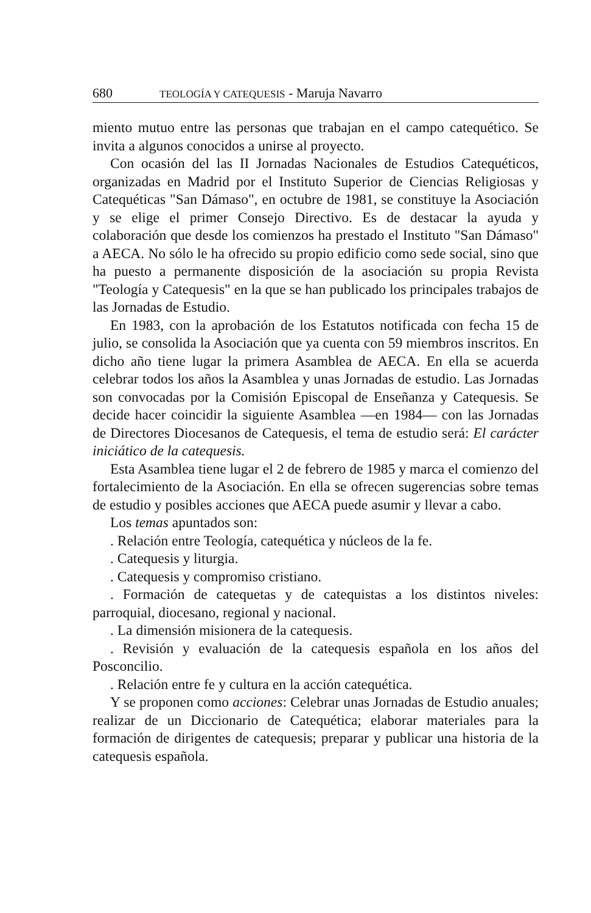680 TEOLOGÍA Y CATEQUESIS - Maruja Navarro
miento mutuo entre las personas que trabajan en el campo catequético. Se invita a algunos conocidos a unirse al proyecto.
Con ocasión del las II Jornadas Nacionales de Estudios Catequéticos, organizadas en Madrid por el Instituto Superior de Ciencias Religiosas y Catequéticas "San Dámaso", en octubre de 1981, se constituye la Asociación y se elige el primer Consejo Directivo. Es de destacar la ayuda y colaboración que desde los comienzos ha prestado el Instituto "San Dámaso" a AECA. No sólo le ha ofrecido su propio edificio como sede social, sino que ha puesto a permanente disposición de la asociación su propia Revista "Teología y Catequesis" en la que se han publicado los principales trabajos de las Jornadas de Estudio.
En 1983, con la aprobación de los Estatutos notificada con fecha 15 de julio, se consolida la Asociación que ya cuenta con 59 miembros inscritos. En dicho año tiene lugar la primera Asamblea de AECA. En ella se acuerda celebrar todos los años la Asamblea y unas Jornadas de estudio. Las Jornadas son convocadas por la Comisión Episcopal de Enseñanza y Catequesis. Se decide hacer coincidir la siguiente Asamblea —en 1984— con las Jornadas de Directores Diocesanos de Catequesis, el tema de estudio será: El carácter iniciático de la catequesis.
Esta Asamblea tiene lugar el 2 de febrero de 1985 y marca el comienzo del fortalecimiento de la Asociación. En ella se ofrecen sugerencias sobre temas de estudio y posibles acciones que AECA puede asumir y llevar a cabo.
Los temas apuntados son:
. Relación entre Teología, catequética y núcleos de la fe.
. Catequesis y liturgia.
. Catequesis y compromiso cristiano.
. Formación de catequetas y de catequistas a los distintos niveles: parroquial, diocesano, regional y nacional.
. La dimensión misionera de la catequesis.
. Revisión y evaluación de la catequesis española en los años del Posconcilio.
. Relación entre fe y cultura en la acción catequética.
Y se proponen como acciones: Celebrar unas Jornadas de Estudio anuales; realizar de un Diccionario de Catequética; elaborar materiales para la formación de dirigentes de catequesis; preparar y publicar una historia de la catequesis española.